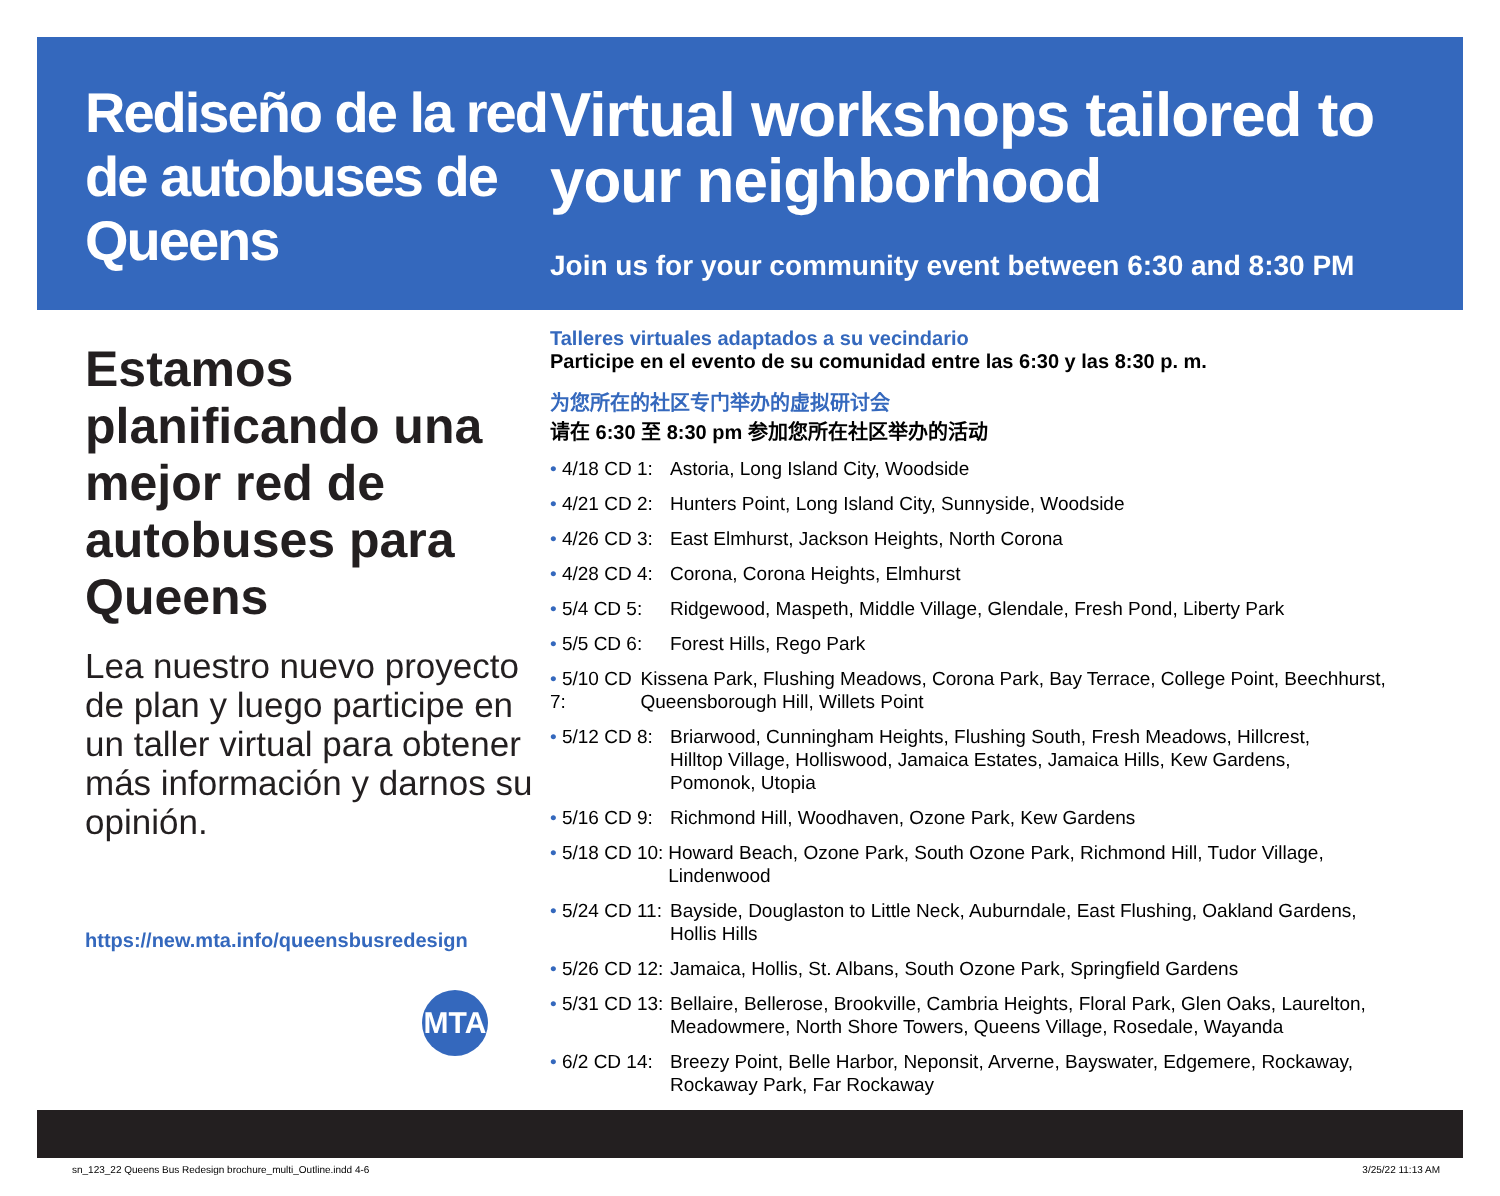Rediseño de la red de autobuses de Queens
Estamos planificando una mejor red de autobuses para Queens
Lea nuestro nuevo proyecto de plan y luego participe en un taller virtual para obtener más información y darnos su opinión.
https://new.mta.info/queensbusredesign
MTA
Virtual workshops tailored to your neighborhood
Join us for your community event between 6:30 and 8:30 PM
Talleres virtuales adaptados a su vecindario
Participe en el evento de su comunidad entre las 6:30 y las 8:30 p. m.
为您所在的社区专门举办的虚拟研讨会
请在 6:30 至 8:30 pm 参加您所在社区举办的活动
• 4/18 CD 1:
Astoria, Long Island City, Woodside
• 4/21 CD 2:
Hunters Point, Long Island City, Sunnyside, Woodside
• 4/26 CD 3:
East Elmhurst, Jackson Heights, North Corona
• 4/28 CD 4:
Corona, Corona Heights, Elmhurst
• 5/4 CD 5:
Ridgewood, Maspeth, Middle Village, Glendale, Fresh Pond, Liberty Park
• 5/5 CD 6:
Forest Hills, Rego Park
• 5/10 CD 7:
Kissena Park, Flushing Meadows, Corona Park, Bay Terrace, College Point, Beechhurst, Queensborough Hill, Willets Point
• 5/12 CD 8:
Briarwood, Cunningham Heights, Flushing South, Fresh Meadows, Hillcrest,
Hilltop Village, Holliswood, Jamaica Estates, Jamaica Hills, Kew Gardens,
Pomonok, Utopia
• 5/16 CD 9:
Richmond Hill, Woodhaven, Ozone Park, Kew Gardens
• 5/18 CD 10:
Howard Beach, Ozone Park, South Ozone Park, Richmond Hill, Tudor Village, Lindenwood
• 5/24 CD 11:
Bayside, Douglaston to Little Neck, Auburndale, East Flushing, Oakland Gardens,
Hollis Hills
• 5/26 CD 12:
Jamaica, Hollis, St. Albans, South Ozone Park, Springfield Gardens
• 5/31 CD 13:
Bellaire, Bellerose, Brookville, Cambria Heights, Floral Park, Glen Oaks, Laurelton,
Meadowmere, North Shore Towers, Queens Village, Rosedale, Wayanda
• 6/2 CD 14:
Breezy Point, Belle Harbor, Neponsit, Arverne, Bayswater, Edgemere, Rockaway,
Rockaway Park, Far Rockaway
sn_123_22 Queens Bus Redesign brochure_multi_Outline.indd 4-6
3/25/22 11:13 AM